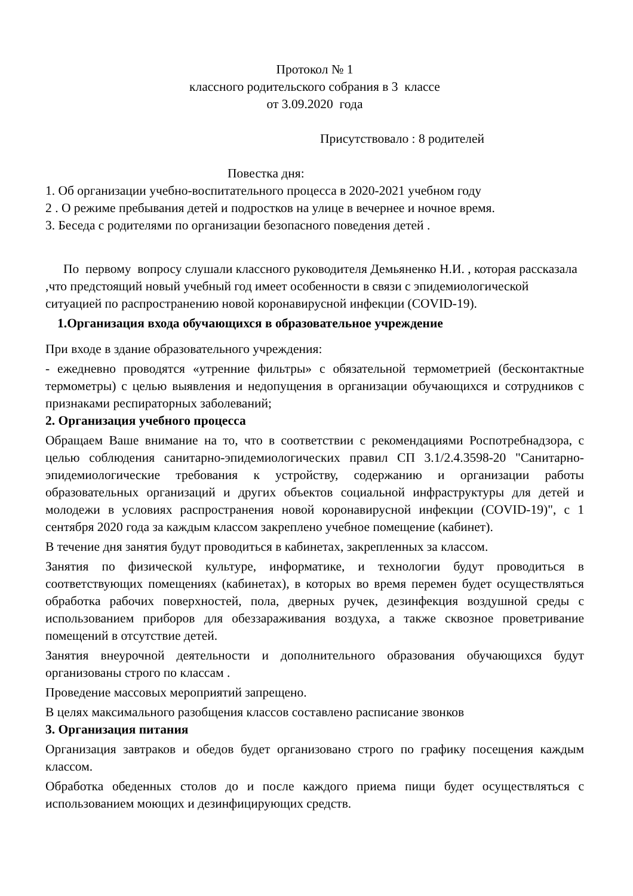Протокол № 1
классного родительского собрания в 3 классе
от 3.09.2020 года
Присутствовало : 8 родителей
Повестка дня:
1. Об организации учебно-воспитательного процесса в 2020-2021 учебном году
2 . О режиме пребывания детей и подростков на улице в вечернее и ночное время.
3. Беседа с родителями по организации безопасного поведения детей .
По первому вопросу слушали классного руководителя Демьяненко Н.И. , которая рассказала ,что предстоящий новый учебный год имеет особенности в связи с эпидемиологической ситуацией по распространению новой коронавирусной инфекции (COVID-19).
1.Организация входа обучающихся в образовательное учреждение
При входе в здание образовательного учреждения:
- ежедневно проводятся «утренние фильтры» с обязательной термометрией (бесконтактные термометры) с целью выявления и недопущения в организации обучающихся и сотрудников с признаками респираторных заболеваний;
2. Организация учебного процесса
Обращаем Ваше внимание на то, что в соответствии с рекомендациями Роспотребнадзора, с целью соблюдения санитарно-эпидемиологических правил СП 3.1/2.4.3598-20 "Санитарно-эпидемиологические требования к устройству, содержанию и организации работы образовательных организаций и других объектов социальной инфраструктуры для детей и молодежи в условиях распространения новой коронавирусной инфекции (COVID-19)", с 1 сентября 2020 года за каждым классом закреплено учебное помещение (кабинет).
В течение дня занятия будут проводиться в кабинетах, закрепленных за классом.
Занятия по физической культуре, информатике, и технологии будут проводиться в соответствующих помещениях (кабинетах), в которых во время перемен будет осуществляться обработка рабочих поверхностей, пола, дверных ручек, дезинфекция воздушной среды с использованием приборов для обеззараживания воздуха, а также сквозное проветривание помещений в отсутствие детей.
Занятия внеурочной деятельности и дополнительного образования обучающихся будут организованы строго по классам .
Проведение массовых мероприятий запрещено.
В целях максимального разобщения классов составлено расписание звонков
3. Организация питания
Организация завтраков и обедов будет организовано строго по графику посещения каждым классом.
Обработка обеденных столов до и после каждого приема пищи будет осуществляться с использованием моющих и дезинфицирующих средств.